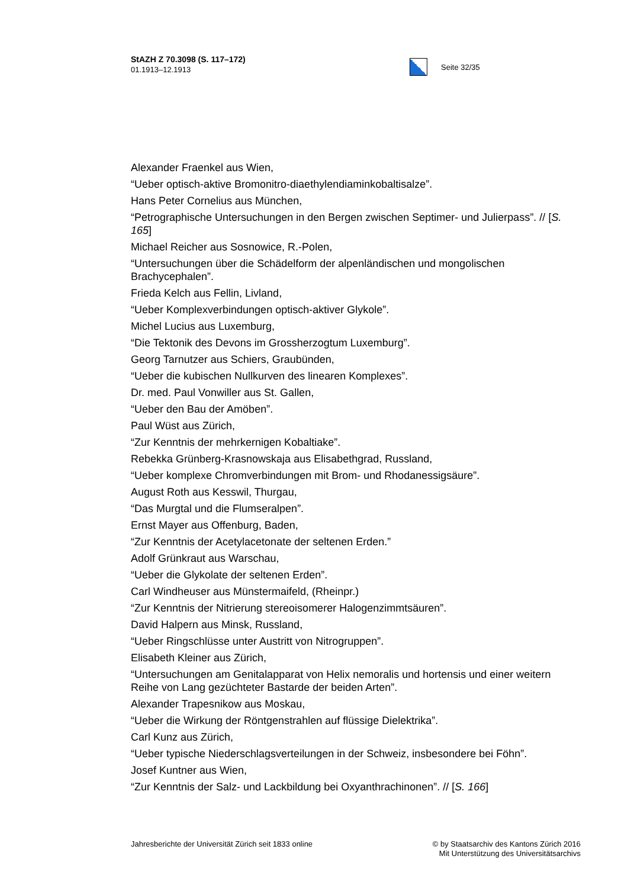StAZH Z 70.3098 (S. 117–172)
01.1913–12.1913
Seite 32/35
Alexander Fraenkel aus Wien,
“Ueber optisch-aktive Bromonitro-diaethylendiaminkobaltisalze”.
Hans Peter Cornelius aus München,
“Petrographische Untersuchungen in den Bergen zwischen Septimer- und Julierpass”. // [S. 165]
Michael Reicher aus Sosnowice, R.-Polen,
“Untersuchungen über die Schädelform der alpenländischen und mongolischen Brachycephalen”.
Frieda Kelch aus Fellin, Livland,
“Ueber Komplexverbindungen optisch-aktiver Glykole”.
Michel Lucius aus Luxemburg,
“Die Tektonik des Devons im Grossherzogtum Luxemburg”.
Georg Tarnutzer aus Schiers, Graubünden,
“Ueber die kubischen Nullkurven des linearen Komplexes”.
Dr. med. Paul Vonwiller aus St. Gallen,
“Ueber den Bau der Amöben”.
Paul Wüst aus Zürich,
“Zur Kenntnis der mehrkernigen Kobaltiake”.
Rebekka Grünberg-Krasnowskaja aus Elisabethgrad, Russland,
“Ueber komplexe Chromverbindungen mit Brom- und Rhodanessigsäure”.
August Roth aus Kesswil, Thurgau,
“Das Murgtal und die Flumseralpen”.
Ernst Mayer aus Offenburg, Baden,
“Zur Kenntnis der Acetylacetonate der seltenen Erden.”
Adolf Grünkraut aus Warschau,
“Ueber die Glykolate der seltenen Erden”.
Carl Windheuser aus Münstermaifeld, (Rheinpr.)
“Zur Kenntnis der Nitrierung stereoisomerer Halogenzimmtsäuren”.
David Halpern aus Minsk, Russland,
“Ueber Ringschlüsse unter Austritt von Nitrogruppen”.
Elisabeth Kleiner aus Zürich,
“Untersuchungen am Genitalapparat von Helix nemoralis und hortensis und einer weitern Reihe von Lang gezüchteter Bastarde der beiden Arten”.
Alexander Trapesnikow aus Moskau,
“Ueber die Wirkung der Röntgenstrahlen auf flüssige Dielektrika”.
Carl Kunz aus Zürich,
“Ueber typische Niederschlagsverteilungen in der Schweiz, insbesondere bei Föhn”.
Josef Kuntner aus Wien,
“Zur Kenntnis der Salz- und Lackbildung bei Oxyanthrachinonen”. // [S. 166]
Jahresberichte der Universität Zürich seit 1833 online
© by Staatsarchiv des Kantons Zürich 2016
Mit Unterstützung des Universitätsarchivs